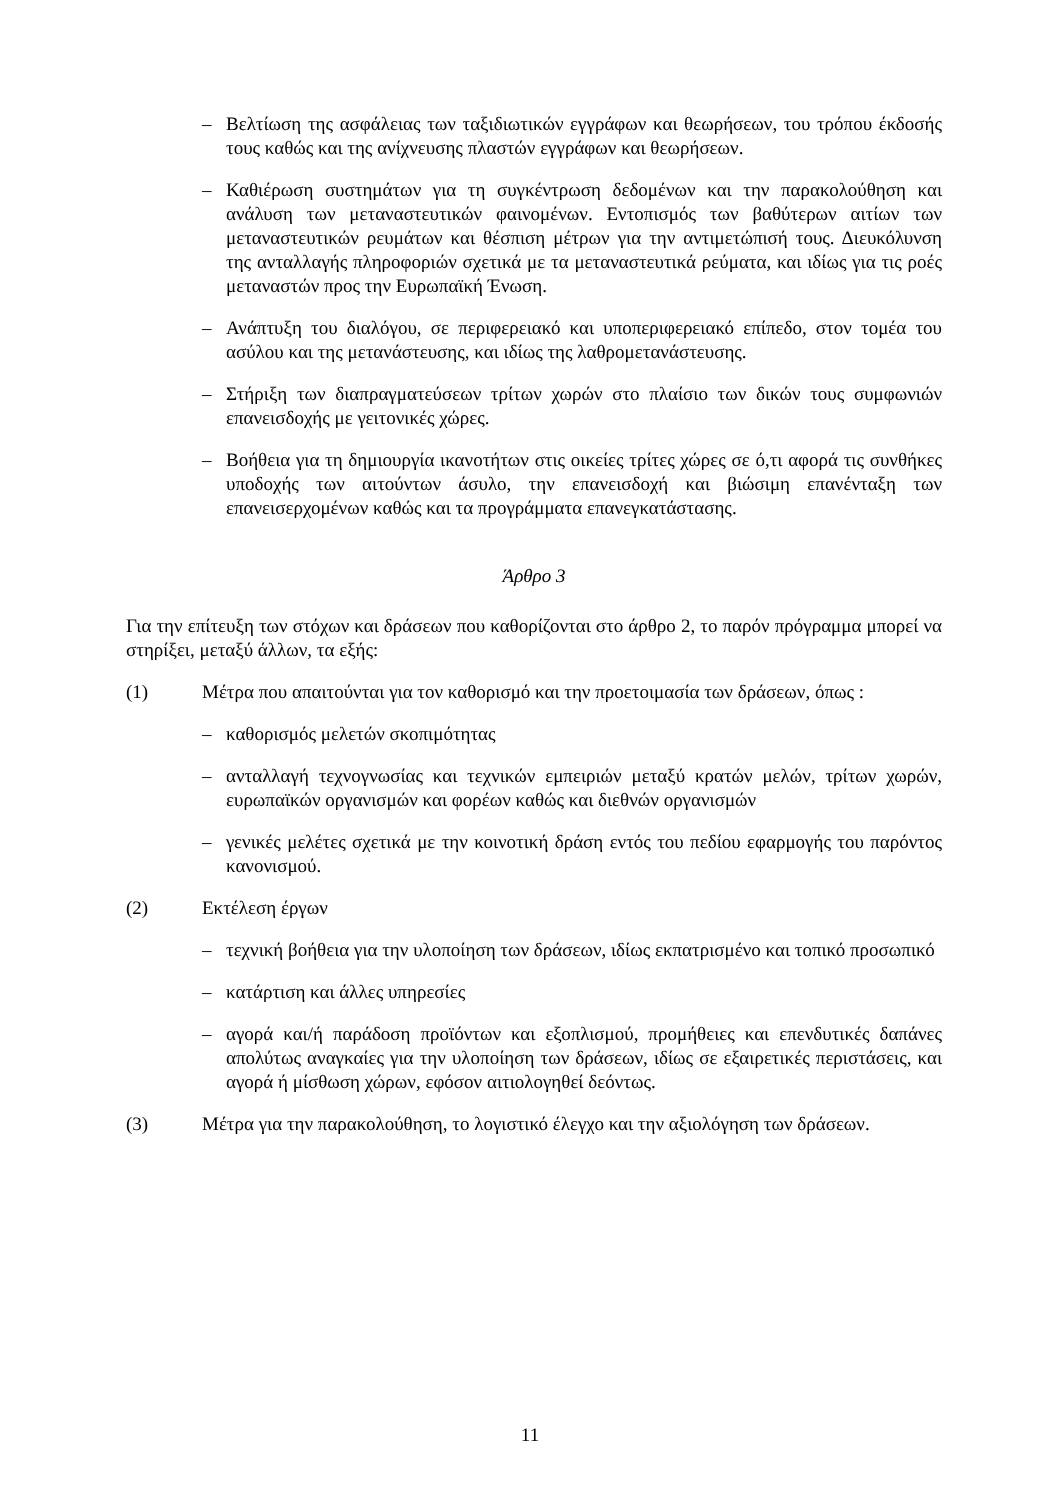– Βελτίωση της ασφάλειας των ταξιδιωτικών εγγράφων και θεωρήσεων, του τρόπου έκδοσής τους καθώς και της ανίχνευσης πλαστών εγγράφων και θεωρήσεων.
– Καθιέρωση συστημάτων για τη συγκέντρωση δεδομένων και την παρακολούθηση και ανάλυση των μεταναστευτικών φαινομένων. Εντοπισμός των βαθύτερων αιτίων των μεταναστευτικών ρευμάτων και θέσπιση μέτρων για την αντιμετώπισή τους. Διευκόλυνση της ανταλλαγής πληροφοριών σχετικά με τα μεταναστευτικά ρεύματα, και ιδίως για τις ροές μεταναστών προς την Ευρωπαϊκή Ένωση.
– Ανάπτυξη του διαλόγου, σε περιφερειακό και υποπεριφερειακό επίπεδο, στον τομέα του ασύλου και της μετανάστευσης, και ιδίως της λαθρομετανάστευσης.
– Στήριξη των διαπραγματεύσεων τρίτων χωρών στο πλαίσιο των δικών τους συμφωνιών επανεισδοχής με γειτονικές χώρες.
– Βοήθεια για τη δημιουργία ικανοτήτων στις οικείες τρίτες χώρες σε ό,τι αφορά τις συνθήκες υποδοχής των αιτούντων άσυλο, την επανεισδοχή και βιώσιμη επανένταξη των επανεισερχομένων καθώς και τα προγράμματα επανεγκατάστασης.
Άρθρο 3
Για την επίτευξη των στόχων και δράσεων που καθορίζονται στο άρθρο 2, το παρόν πρόγραμμα μπορεί να στηρίξει, μεταξύ άλλων, τα εξής:
(1) Μέτρα που απαιτούνται για τον καθορισμό και την προετοιμασία των δράσεων, όπως :
– καθορισμός μελετών σκοπιμότητας
– ανταλλαγή τεχνογνωσίας και τεχνικών εμπειριών μεταξύ κρατών μελών, τρίτων χωρών, ευρωπαϊκών οργανισμών και φορέων καθώς και διεθνών οργανισμών
– γενικές μελέτες σχετικά με την κοινοτική δράση εντός του πεδίου εφαρμογής του παρόντος κανονισμού.
(2) Εκτέλεση έργων
– τεχνική βοήθεια για την υλοποίηση των δράσεων, ιδίως εκπατρισμένο και τοπικό προσωπικό
– κατάρτιση και άλλες υπηρεσίες
– αγορά και/ή παράδοση προϊόντων και εξοπλισμού, προμήθειες και επενδυτικές δαπάνες απολύτως αναγκαίες για την υλοποίηση των δράσεων, ιδίως σε εξαιρετικές περιστάσεις, και αγορά ή μίσθωση χώρων, εφόσον αιτιολογηθεί δεόντως.
(3) Μέτρα για την παρακολούθηση, το λογιστικό έλεγχο και την αξιολόγηση των δράσεων.
11